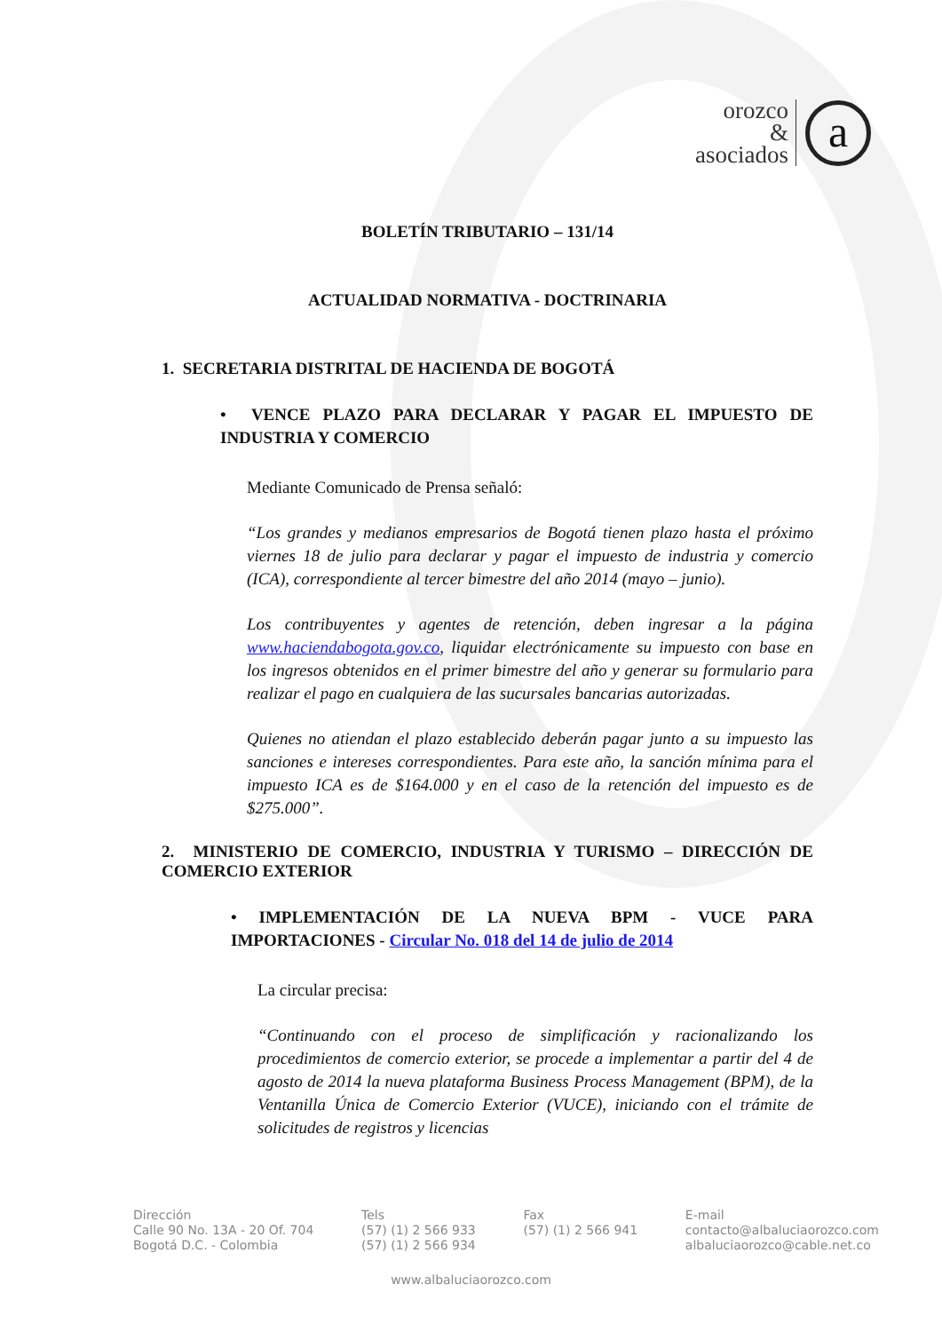orozco
&
asociados
a
BOLETÍN TRIBUTARIO – 131/14
ACTUALIDAD NORMATIVA - DOCTRINARIA
1. SECRETARIA DISTRITAL DE HACIENDA DE BOGOTÁ
• VENCE PLAZO PARA DECLARAR Y PAGAR EL IMPUESTO DE INDUSTRIA Y COMERCIO
Mediante Comunicado de Prensa señaló:
“Los grandes y medianos empresarios de Bogotá tienen plazo hasta el próximo viernes 18 de julio para declarar y pagar el impuesto de industria y comercio (ICA), correspondiente al tercer bimestre del año 2014 (mayo – junio).
Los contribuyentes y agentes de retención, deben ingresar a la página www.haciendabogota.gov.co, liquidar electrónicamente su impuesto con base en los ingresos obtenidos en el primer bimestre del año y generar su formulario para realizar el pago en cualquiera de las sucursales bancarias autorizadas.
Quienes no atiendan el plazo establecido deberán pagar junto a su impuesto las sanciones e intereses correspondientes. Para este año, la sanción mínima para el impuesto ICA es de $164.000 y en el caso de la retención del impuesto es de $275.000”.
2. MINISTERIO DE COMERCIO, INDUSTRIA Y TURISMO – DIRECCIÓN DE COMERCIO EXTERIOR
• IMPLEMENTACIÓN DE LA NUEVA BPM - VUCE PARA IMPORTACIONES - Circular No. 018 del 14 de julio de 2014
La circular precisa:
“Continuando con el proceso de simplificación y racionalizando los procedimientos de comercio exterior, se procede a implementar a partir del 4 de agosto de 2014 la nueva plataforma Business Process Management (BPM), de la Ventanilla Única de Comercio Exterior (VUCE), iniciando con el trámite de solicitudes de registros y licencias
Dirección
Calle 90 No. 13A - 20 Of. 704
Bogotá D.C. - Colombia
Tels
(57) (1) 2 566 933
(57) (1) 2 566 934
Fax
(57) (1) 2 566 941
E-mail
contacto@albaluciaorozco.com
albaluciaorozco@cable.net.co
www.albaluciaorozco.com